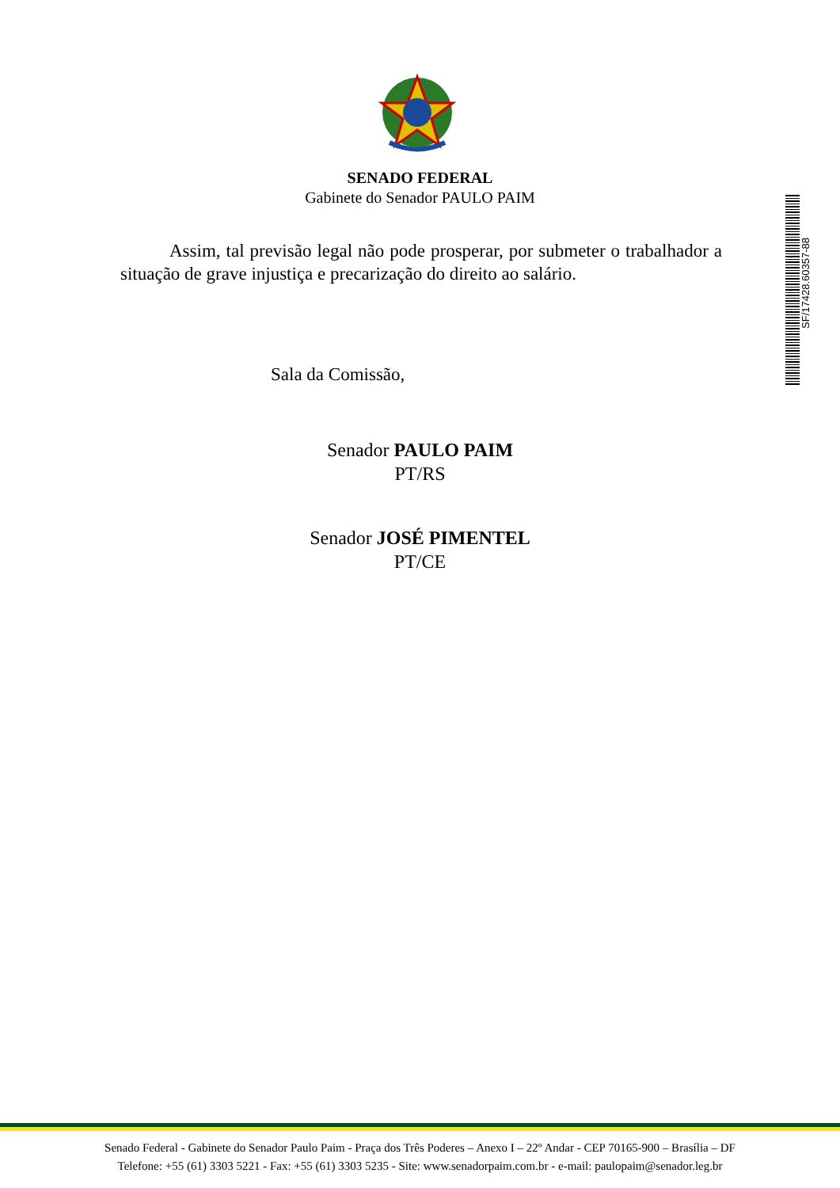SENADO FEDERAL
Gabinete do Senador PAULO PAIM
Assim, tal previsão legal não pode prosperar, por submeter o trabalhador a situação de grave injustiça e precarização do direito ao salário.
Sala da Comissão,
Senador PAULO PAIM
PT/RS
Senador JOSÉ PIMENTEL
PT/CE
SF/17428.60357-88
Senado Federal - Gabinete do Senador Paulo Paim - Praça dos Três Poderes – Anexo I – 22º Andar - CEP 70165-900 – Brasília – DF
Telefone: +55 (61) 3303 5221 - Fax: +55 (61) 3303 5235 - Site: www.senadorpaim.com.br - e-mail: paulopaim@senador.leg.br